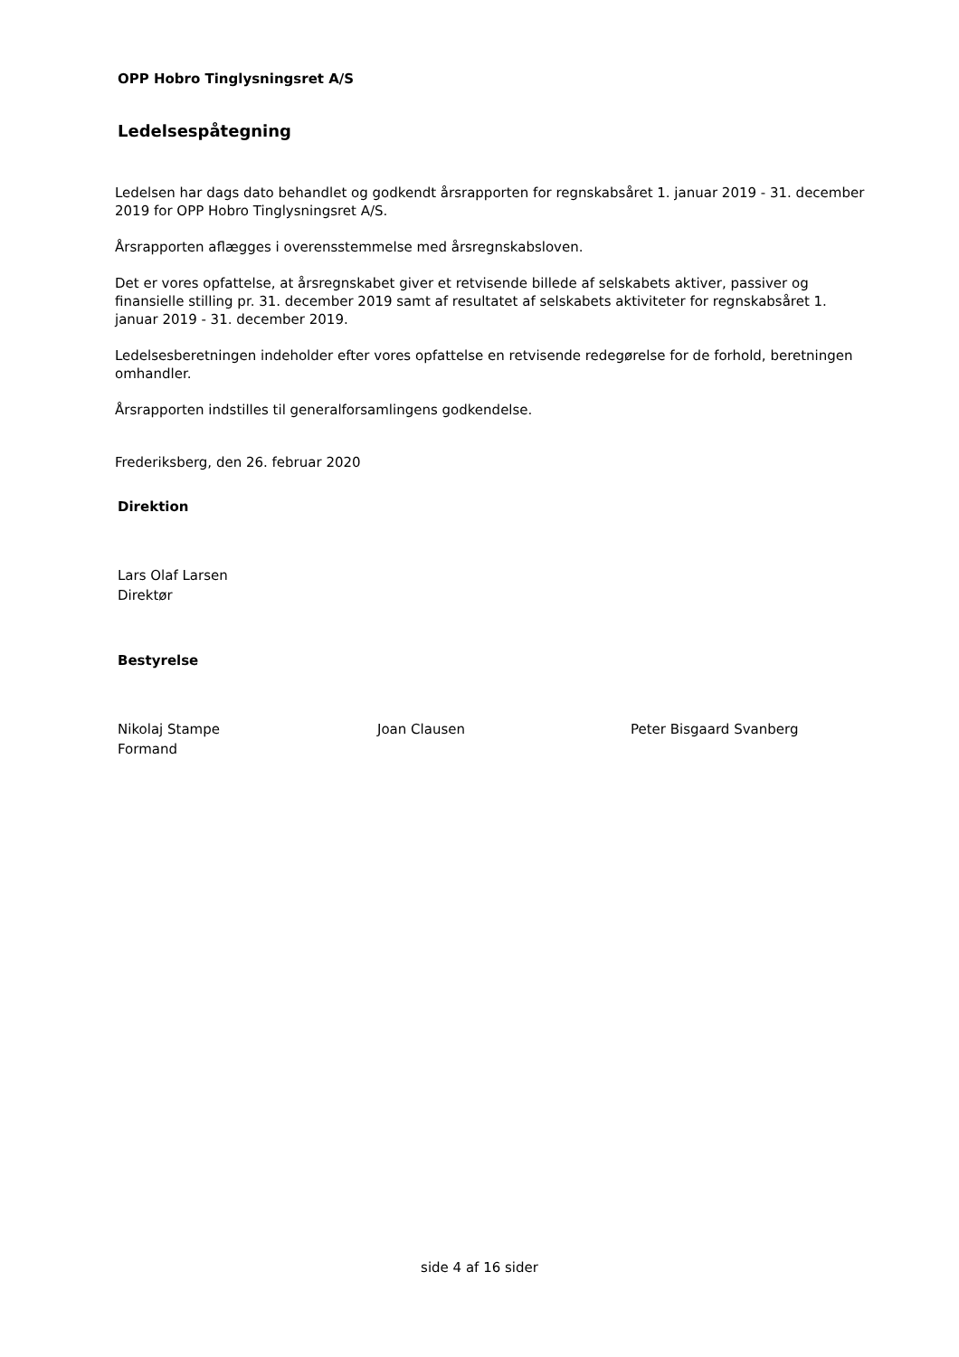OPP Hobro Tinglysningsret A/S
Ledelsespåtegning
Ledelsen har dags dato behandlet og godkendt årsrapporten for regnskabsåret 1. januar 2019 - 31. december 2019 for OPP Hobro Tinglysningsret A/S.
Årsrapporten aflægges i overensstemmelse med årsregnskabsloven.
Det er vores opfattelse, at årsregnskabet giver et retvisende billede af selskabets aktiver, passiver og finansielle stilling pr. 31. december 2019 samt af resultatet af selskabets aktiviteter for regnskabsåret 1. januar 2019 - 31. december 2019.
Ledelsesberetningen indeholder efter vores opfattelse en retvisende redegørelse for de forhold, beretningen omhandler.
Årsrapporten indstilles til generalforsamlingens godkendelse.
Frederiksberg, den 26. februar 2020
Direktion
Lars Olaf Larsen
Direktør
Bestyrelse
Nikolaj Stampe
Formand
Joan Clausen Peter Bisgaard Svanberg
side 4 af 16 sider